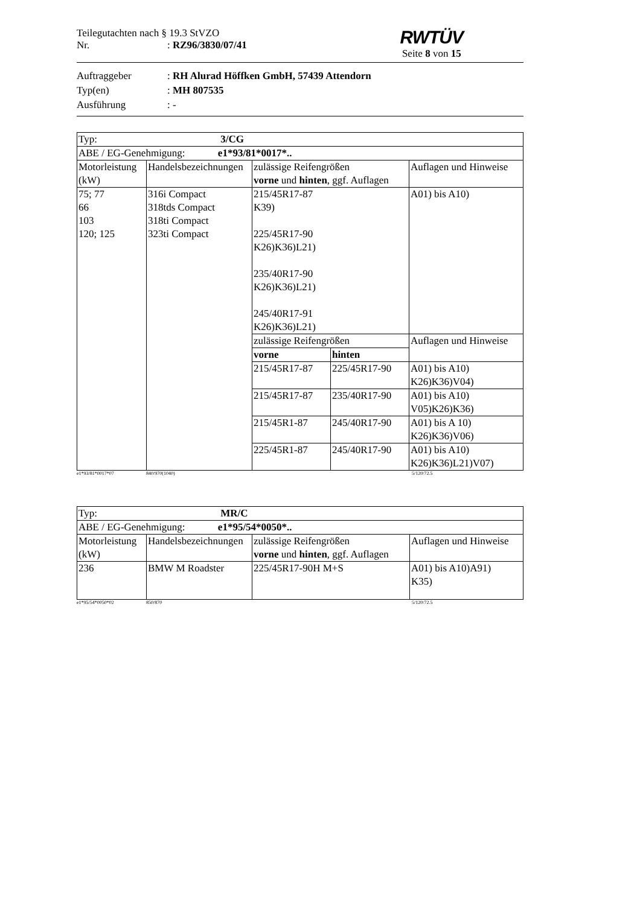Teilegutachten nach § 19.3 StVZO
Nr.: RZ96/3830/07/41
RWTÜV
Seite 8 von 15
Auftraggeber: RH Alurad Höffken GmbH, 57439 Attendorn
Typ(en): MH 807535
Ausführung: -
| Typ: 3/CG | | | | |
| ABE / EG-Genehmigung: e1*93/81*0017*.. | | | | |
| Motorleistung (kW) | Handelsbezeichnungen | zulässige Reifengrößen vorne und hinten , ggf. Auflagen | | Auflagen und Hinweise |
| 75; 77 66 103 120; 125 | 316i Compact 318tds Compact 318ti Compact 323ti Compact | 215/45R17-87 K39) 225/45R17-90 K26)K36)L21) 235/40R17-90 K26)K36)L21) 245/40R17-91 K26)K36)L21) | | A01) bis A10) |
| | | zulässige Reifengrößen | | Auflagen und Hinweise |
| | | vorne | hinten | |
| | | 215/45R17-87 | 225/45R17-90 | A01) bis A10) K26)K36)V04) |
| | | 215/45R17-87 | 235/40R17-90 | A01) bis A10) V05)K26)K36) |
| | | 215/45R1-87 | 245/40R17-90 | A01) bis A 10) K26)K36)V06) |
| | | 225/45R1-87 | 245/40R17-90 | A01) bis A10) K26)K36)L21)V07) |
e1*93/81*0017*07 840/970(1040) 5/120/72.5
| Typ: MR/C | | | |
| ABE / EG-Genehmigung: e1*95/54*0050*.. | | | |
| Motorleistung (kW) | Handelsbezeichnungen | zulässige Reifengrößen vorne und hinten , ggf. Auflagen | Auflagen und Hinweise |
| 236 | BMW M Roadster | 225/45R17-90H M+S | A01) bis A10)A91) K35) |
e1*95/54*0050*02 850/870 5/120/72.5